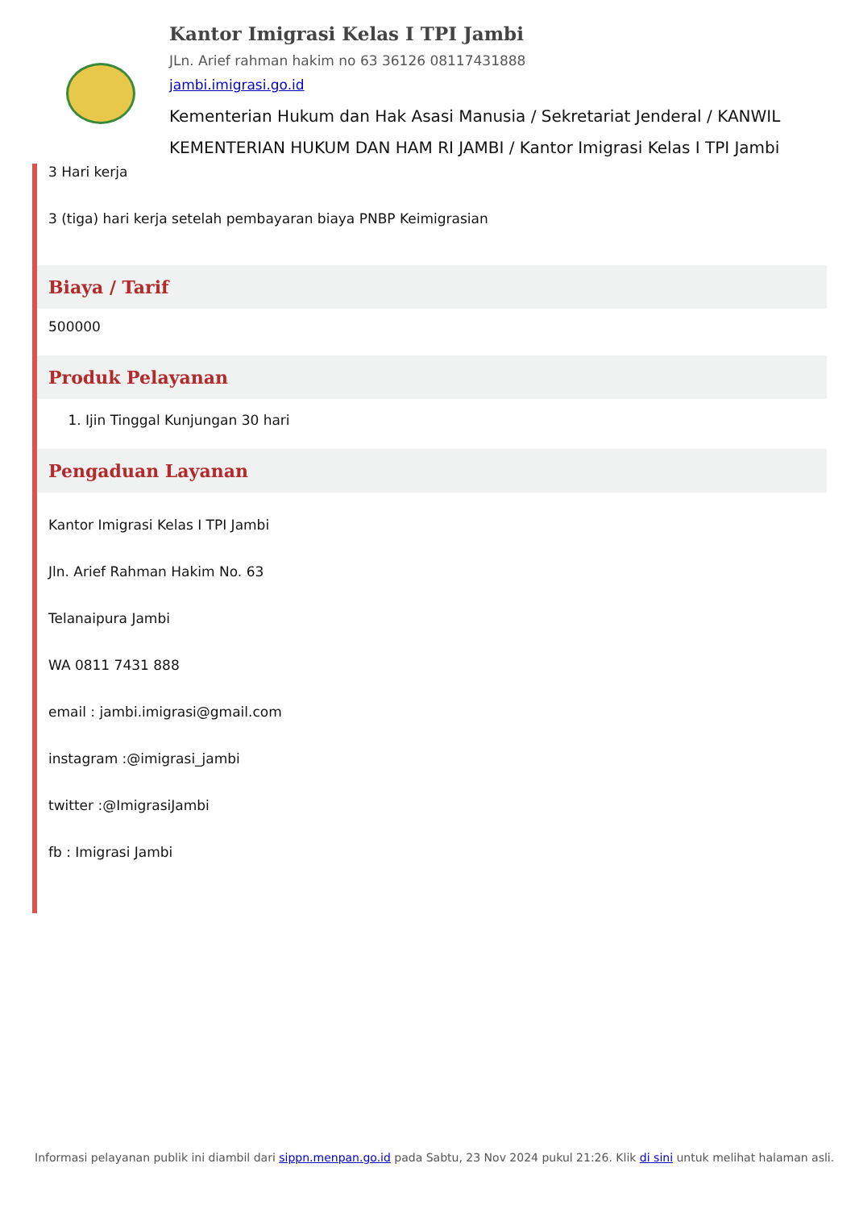Kantor Imigrasi Kelas I TPI Jambi
JLn. Arief rahman hakim no 63 36126 08117431888
jambi.imigrasi.go.id
Kementerian Hukum dan Hak Asasi Manusia / Sekretariat Jenderal / KANWIL KEMENTERIAN HUKUM DAN HAM RI JAMBI / Kantor Imigrasi Kelas I TPI Jambi
3 Hari kerja
3 (tiga) hari kerja setelah pembayaran biaya PNBP Keimigrasian
Biaya / Tarif
500000
Produk Pelayanan
1. Ijin Tinggal Kunjungan 30 hari
Pengaduan Layanan
Kantor Imigrasi Kelas I TPI Jambi
Jln. Arief Rahman Hakim No. 63
Telanaipura Jambi
WA 0811 7431 888
email : jambi.imigrasi@gmail.com
instagram :@imigrasi_jambi
twitter :@ImigrasiJambi
fb : Imigrasi Jambi
Informasi pelayanan publik ini diambil dari sippn.menpan.go.id pada Sabtu, 23 Nov 2024 pukul 21:26. Klik di sini untuk melihat halaman asli.